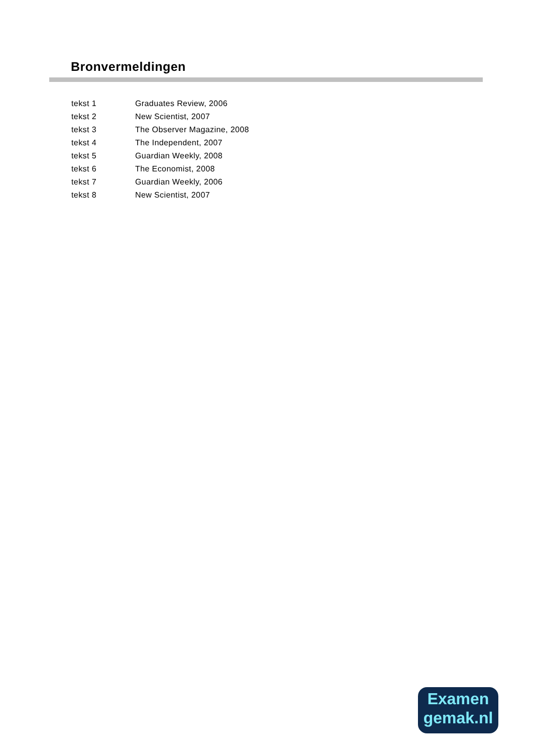Bronvermeldingen
| tekst 1 | Graduates Review, 2006 |
| tekst 2 | New Scientist, 2007 |
| tekst 3 | The Observer Magazine, 2008 |
| tekst 4 | The Independent, 2007 |
| tekst 5 | Guardian Weekly, 2008 |
| tekst 6 | The Economist, 2008 |
| tekst 7 | Guardian Weekly, 2006 |
| tekst 8 | New Scientist, 2007 |
Examen
gemak.nl